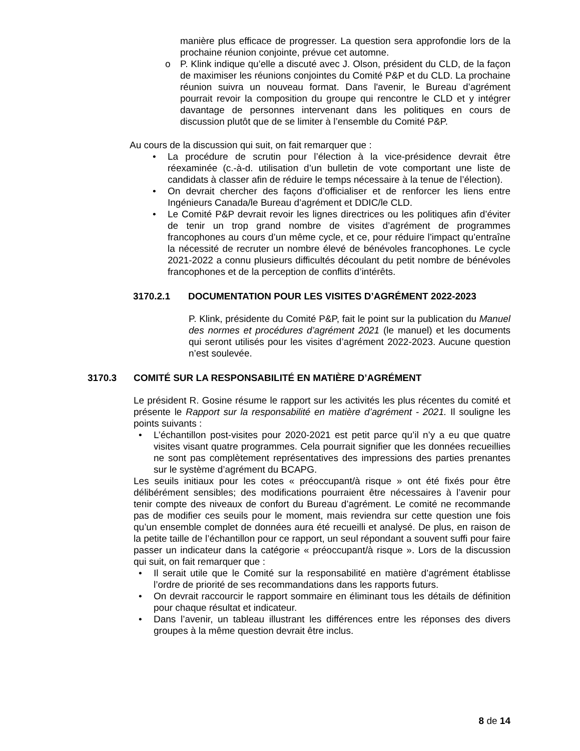manière plus efficace de progresser. La question sera approfondie lors de la prochaine réunion conjointe, prévue cet automne.
o P. Klink indique qu’elle a discuté avec J. Olson, président du CLD, de la façon de maximiser les réunions conjointes du Comité P&P et du CLD. La prochaine réunion suivra un nouveau format. Dans l'avenir, le Bureau d’agrément pourrait revoir la composition du groupe qui rencontre le CLD et y intégrer davantage de personnes intervenant dans les politiques en cours de discussion plutôt que de se limiter à l’ensemble du Comité P&P.
Au cours de la discussion qui suit, on fait remarquer que :
• La procédure de scrutin pour l’élection à la vice-présidence devrait être réexaminée (c.-à-d. utilisation d’un bulletin de vote comportant une liste de candidats à classer afin de réduire le temps nécessaire à la tenue de l’élection).
• On devrait chercher des façons d’officialiser et de renforcer les liens entre Ingénieurs Canada/le Bureau d’agrément et DDIC/le CLD.
• Le Comité P&P devrait revoir les lignes directrices ou les politiques afin d’éviter de tenir un trop grand nombre de visites d’agrément de programmes francophones au cours d’un même cycle, et ce, pour réduire l’impact qu’entraîne la nécessité de recruter un nombre élevé de bénévoles francophones. Le cycle 2021-2022 a connu plusieurs difficultés découlant du petit nombre de bénévoles francophones et de la perception de conflits d’intérêts.
3170.2.1 DOCUMENTATION POUR LES VISITES D’AGRÉMENT 2022-2023
P. Klink, présidente du Comité P&P, fait le point sur la publication du Manuel des normes et procédures d’agrément 2021 (le manuel) et les documents qui seront utilisés pour les visites d’agrément 2022-2023. Aucune question n’est soulevée.
3170.3 COMITÉ SUR LA RESPONSABILITÉ EN MATIÈRE D’AGRÉMENT
Le président R. Gosine résume le rapport sur les activités les plus récentes du comité et présente le Rapport sur la responsabilité en matière d’agrément - 2021. Il souligne les points suivants :
• L’échantillon post-visites pour 2020-2021 est petit parce qu’il n’y a eu que quatre visites visant quatre programmes. Cela pourrait signifier que les données recueillies ne sont pas complètement représentatives des impressions des parties prenantes sur le système d’agrément du BCAPG.
Les seuils initiaux pour les cotes « préoccupant/à risque » ont été fixés pour être délibérément sensibles; des modifications pourraient être nécessaires à l’avenir pour tenir compte des niveaux de confort du Bureau d’agrément. Le comité ne recommande pas de modifier ces seuils pour le moment, mais reviendra sur cette question une fois qu’un ensemble complet de données aura été recueilli et analysé. De plus, en raison de la petite taille de l’échantillon pour ce rapport, un seul répondant a souvent suffi pour faire passer un indicateur dans la catégorie « préoccupant/à risque ». Lors de la discussion qui suit, on fait remarquer que :
• Il serait utile que le Comité sur la responsabilité en matière d’agrément établisse l’ordre de priorité de ses recommandations dans les rapports futurs.
• On devrait raccourcir le rapport sommaire en éliminant tous les détails de définition pour chaque résultat et indicateur.
• Dans l’avenir, un tableau illustrant les différences entre les réponses des divers groupes à la même question devrait être inclus.
8 de 14